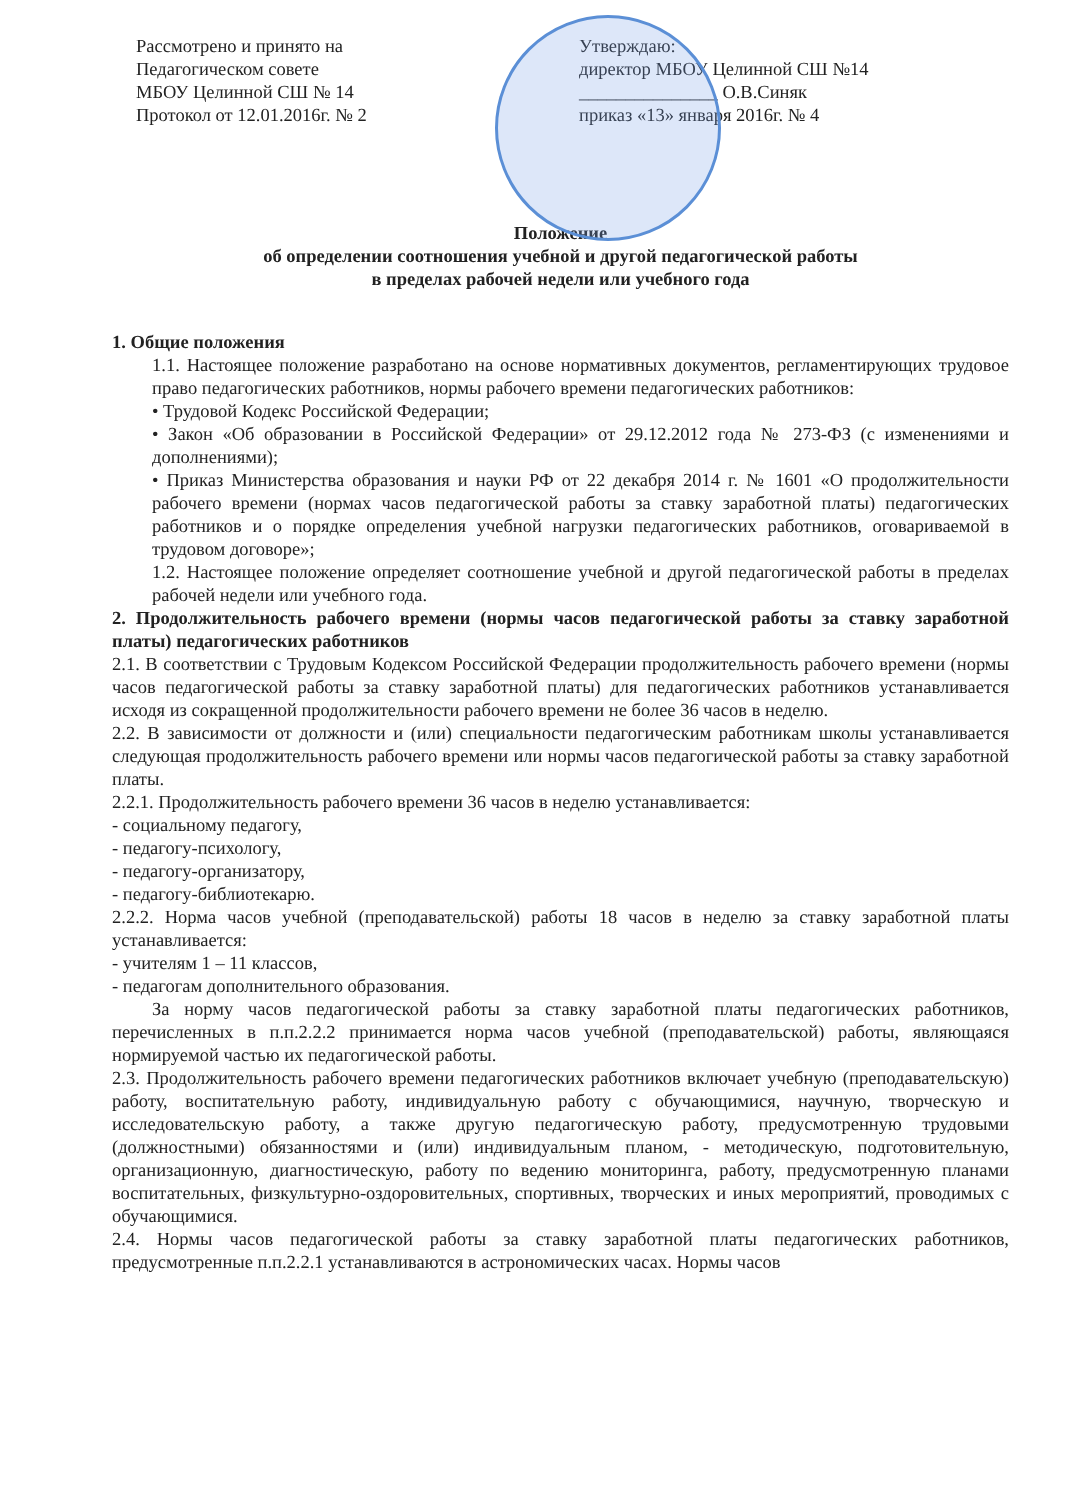Рассмотрено и принято на
Педагогическом совете
МБОУ Целинной СШ № 14
Протокол от 12.01.2016г. № 2
Утверждаю:
директор МБОУ Целинной СШ №14
_______________ О.В.Синяк
приказ «13» января 2016г. № 4
Положение
об определении соотношения учебной и другой педагогической работы
в пределах рабочей недели или учебного года
1. Общие положения
1.1. Настоящее положение разработано на основе нормативных документов, регламентирующих трудовое право педагогических работников, нормы рабочего времени педагогических работников:
• Трудовой Кодекс Российской Федерации;
• Закон «Об образовании в Российской Федерации» от 29.12.2012 года № 273-ФЗ (с изменениями и дополнениями);
• Приказ Министерства образования и науки РФ от 22 декабря 2014 г. № 1601 «О продолжительности рабочего времени (нормах часов педагогической работы за ставку заработной платы) педагогических работников и о порядке определения учебной нагрузки педагогических работников, оговариваемой в трудовом договоре»;
1.2. Настоящее положение определяет соотношение учебной и другой педагогической работы в пределах рабочей недели или учебного года.
2. Продолжительность рабочего времени (нормы часов педагогической работы за ставку заработной платы) педагогических работников
2.1. В соответствии с Трудовым Кодексом Российской Федерации продолжительность рабочего времени (нормы часов педагогической работы за ставку заработной платы) для педагогических работников устанавливается исходя из сокращенной продолжительности рабочего времени не более 36 часов в неделю.
2.2. В зависимости от должности и (или) специальности педагогическим работникам школы устанавливается следующая продолжительность рабочего времени или нормы часов педагогической работы за ставку заработной платы.
2.2.1. Продолжительность рабочего времени 36 часов в неделю устанавливается:
- социальному педагогу,
- педагогу-психологу,
- педагогу-организатору,
- педагогу-библиотекарю.
2.2.2. Норма часов учебной (преподавательской) работы 18 часов в неделю за ставку заработной платы устанавливается:
- учителям 1 – 11 классов,
- педагогам дополнительного образования.
За норму часов педагогической работы за ставку заработной платы педагогических работников, перечисленных в п.п.2.2.2 принимается норма часов учебной (преподавательской) работы, являющаяся нормируемой частью их педагогической работы.
2.3. Продолжительность рабочего времени педагогических работников включает учебную (преподавательскую) работу, воспитательную работу, индивидуальную работу с обучающимися, научную, творческую и исследовательскую работу, а также другую педагогическую работу, предусмотренную трудовыми (должностными) обязанностями и (или) индивидуальным планом, - методическую, подготовительную, организационную, диагностическую, работу по ведению мониторинга, работу, предусмотренную планами воспитательных, физкультурно-оздоровительных, спортивных, творческих и иных мероприятий, проводимых с обучающимися.
2.4. Нормы часов педагогической работы за ставку заработной платы педагогических работников, предусмотренные п.п.2.2.1 устанавливаются в астрономических часах. Нормы часов